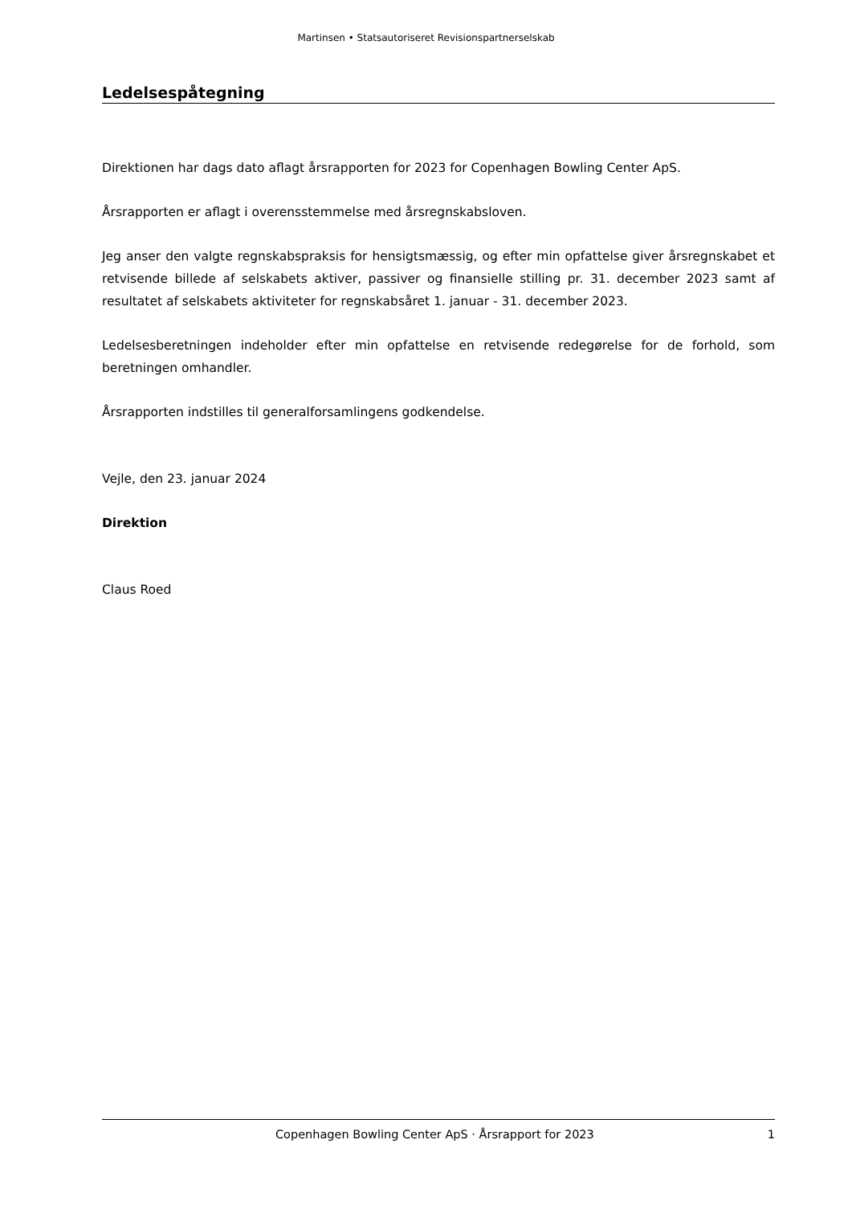Martinsen • Statsautoriseret Revisionspartnerselskab
Ledelsespåtegning
Direktionen har dags dato aflagt årsrapporten for 2023 for Copenhagen Bowling Center ApS.
Årsrapporten er aflagt i overensstemmelse med årsregnskabsloven.
Jeg anser den valgte regnskabspraksis for hensigtsmæssig, og efter min opfattelse giver årsregnskabet et retvisende billede af selskabets aktiver, passiver og finansielle stilling pr. 31. december 2023 samt af resultatet af selskabets aktiviteter for regnskabsåret 1. januar - 31. december 2023.
Ledelsesberetningen indeholder efter min opfattelse en retvisende redegørelse for de forhold, som beretningen omhandler.
Årsrapporten indstilles til generalforsamlingens godkendelse.
Vejle, den 23. januar 2024
Direktion
Claus Roed
Copenhagen Bowling Center ApS · Årsrapport for 2023 1